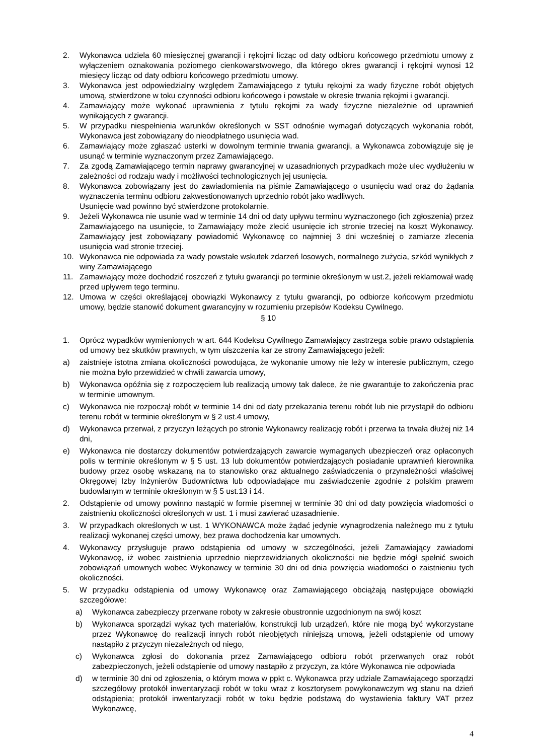2. Wykonawca udziela 60 miesięcznej gwarancji i rękojmi licząc od daty odbioru końcowego przedmiotu umowy z wyłączeniem oznakowania poziomego cienkowarstwowego, dla którego okres gwarancji i rękojmi wynosi 12 miesięcy licząc od daty odbioru końcowego przedmiotu umowy.
3. Wykonawca jest odpowiedzialny względem Zamawiającego z tytułu rękojmi za wady fizyczne robót objętych umową, stwierdzone w toku czynności odbioru końcowego i powstałe w okresie trwania rękojmi i gwarancji.
4. Zamawiający może wykonać uprawnienia z tytułu rękojmi za wady fizyczne niezależnie od uprawnień wynikających z gwarancji.
5. W przypadku niespełnienia warunków określonych w SST odnośnie wymagań dotyczących wykonania robót, Wykonawca jest zobowiązany do nieodpłatnego usunięcia wad.
6. Zamawiający może zgłaszać usterki w dowolnym terminie trwania gwarancji, a Wykonawca zobowiązuje się je usunąć w terminie wyznaczonym przez Zamawiającego.
7. Za zgodą Zamawiającego termin naprawy gwarancyjnej w uzasadnionych przypadkach może ulec wydłużeniu w zależności od rodzaju wady i możliwości technologicznych jej usunięcia.
8. Wykonawca zobowiązany jest do zawiadomienia na piśmie Zamawiającego o usunięciu wad oraz do żądania wyznaczenia terminu odbioru zakwestionowanych uprzednio robót jako wadliwych.
Usunięcie wad powinno być stwierdzone protokolarnie.
9. Jeżeli Wykonawca nie usunie wad w terminie 14 dni od daty upływu terminu wyznaczonego (ich zgłoszenia) przez Zamawiającego na usunięcie, to Zamawiający może zlecić usunięcie ich stronie trzeciej na koszt Wykonawcy. Zamawiający jest zobowiązany powiadomić Wykonawcę co najmniej 3 dni wcześniej o zamiarze zlecenia usunięcia wad stronie trzeciej.
10. Wykonawca nie odpowiada za wady powstałe wskutek zdarzeń losowych, normalnego zużycia, szkód wynikłych z winy Zamawiającego
11. Zamawiający może dochodzić roszczeń z tytułu gwarancji po terminie określonym w ust.2, jeżeli reklamował wadę przed upływem tego terminu.
12. Umowa w części określającej obowiązki Wykonawcy z tytułu gwarancji, po odbiorze końcowym przedmiotu umowy, będzie stanowić dokument gwarancyjny w rozumieniu przepisów Kodeksu Cywilnego.
§ 10
1. Oprócz wypadków wymienionych w art. 644 Kodeksu Cywilnego Zamawiający zastrzega sobie prawo odstąpienia od umowy bez skutków prawnych, w tym uiszczenia kar ze strony Zamawiającego jeżeli:
a) zaistnieje istotna zmiana okoliczności powodująca, że wykonanie umowy nie leży w interesie publicznym, czego nie można było przewidzieć w chwili zawarcia umowy,
b) Wykonawca opóźnia się z rozpoczęciem lub realizacją umowy tak dalece, że nie gwarantuje to zakończenia prac w terminie umownym.
c) Wykonawca nie rozpoczął robót w terminie 14 dni od daty przekazania terenu robót lub nie przystąpił do odbioru terenu robót w terminie określonym w § 2 ust.4 umowy,
d) Wykonawca przerwał, z przyczyn leżących po stronie Wykonawcy realizację robót i przerwa ta trwała dłużej niż 14 dni,
e) Wykonawca nie dostarczy dokumentów potwierdzających zawarcie wymaganych ubezpieczeń oraz opłaconych polis w terminie określonym w § 5 ust. 13 lub dokumentów potwierdzających posiadanie uprawnień kierownika budowy przez osobę wskazaną na to stanowisko oraz aktualnego zaświadczenia o przynależności właściwej Okręgowej Izby Inżynierów Budownictwa lub odpowiadające mu zaświadczenie zgodnie z polskim prawem budowlanym w terminie określonym w § 5 ust.13 i 14.
2. Odstąpienie od umowy powinno nastąpić w formie pisemnej w terminie 30 dni od daty powzięcia wiadomości o zaistnieniu okoliczności określonych w ust. 1 i musi zawierać uzasadnienie.
3. W przypadkach określonych w ust. 1 WYKONAWCA może żądać jedynie wynagrodzenia należnego mu z tytułu realizacji wykonanej części umowy, bez prawa dochodzenia kar umownych.
4. Wykonawcy przysługuje prawo odstąpienia od umowy w szczególności, jeżeli Zamawiający zawiadomi Wykonawcę, iż wobec zaistnienia uprzednio nieprzewidzianych okoliczności nie będzie mógł spełnić swoich zobowiązań umownych wobec Wykonawcy w terminie 30 dni od dnia powzięcia wiadomości o zaistnieniu tych okoliczności.
5. W przypadku odstąpienia od umowy Wykonawcę oraz Zamawiającego obciążają następujące obowiązki szczegółowe:
a) Wykonawca zabezpieczy przerwane roboty w zakresie obustronnie uzgodnionym na swój koszt
b) Wykonawca sporządzi wykaz tych materiałów, konstrukcji lub urządzeń, które nie mogą być wykorzystane przez Wykonawcę do realizacji innych robót nieobjętych niniejszą umową, jeżeli odstąpienie od umowy nastąpiło z przyczyn niezależnych od niego,
c) Wykonawca zgłosi do dokonania przez Zamawiającego odbioru robót przerwanych oraz robót zabezpieczonych, jeżeli odstąpienie od umowy nastąpiło z przyczyn, za które Wykonawca nie odpowiada
d) w terminie 30 dni od zgłoszenia, o którym mowa w ppkt c. Wykonawca przy udziale Zamawiającego sporządzi szczegółowy protokół inwentaryzacji robót w toku wraz z kosztorysem powykonawczym wg stanu na dzień odstąpienia; protokół inwentaryzacji robót w toku będzie podstawą do wystawienia faktury VAT przez Wykonawcę,
4